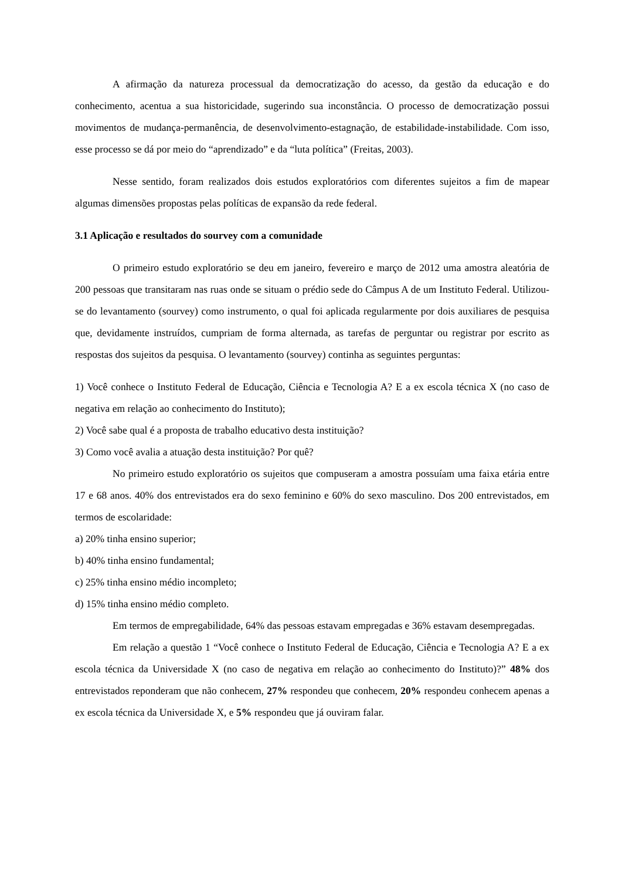A afirmação da natureza processual da democratização do acesso, da gestão da educação e do conhecimento, acentua a sua historicidade, sugerindo sua inconstância. O processo de democratização possui movimentos de mudança-permanência, de desenvolvimento-estagnação, de estabilidade-instabilidade. Com isso, esse processo se dá por meio do “aprendizado” e da “luta política” (Freitas, 2003).
Nesse sentido, foram realizados dois estudos exploratórios com diferentes sujeitos a fim de mapear algumas dimensões propostas pelas políticas de expansão da rede federal.
3.1 Aplicação e resultados do sourvey com a comunidade
O primeiro estudo exploratório se deu em janeiro, fevereiro e março de 2012 uma amostra aleatória de 200 pessoas que transitaram nas ruas onde se situam o prédio sede do Câmpus A de um Instituto Federal. Utilizou-se do levantamento (sourvey) como instrumento, o qual foi aplicada regularmente por dois auxiliares de pesquisa que, devidamente instruídos, cumpriam de forma alternada, as tarefas de perguntar ou registrar por escrito as respostas dos sujeitos da pesquisa. O levantamento (sourvey) continha as seguintes perguntas:
1) Você conhece o Instituto Federal de Educação, Ciência e Tecnologia A? E a ex escola técnica X (no caso de negativa em relação ao conhecimento do Instituto);
2) Você sabe qual é a proposta de trabalho educativo desta instituição?
3) Como você avalia a atuação desta instituição? Por quê?
No primeiro estudo exploratório os sujeitos que compuseram a amostra possuíam uma faixa etária entre 17 e 68 anos. 40% dos entrevistados era do sexo feminino e 60% do sexo masculino. Dos 200 entrevistados, em termos de escolaridade:
a) 20% tinha ensino superior;
b) 40% tinha ensino fundamental;
c) 25% tinha ensino médio incompleto;
d) 15% tinha ensino médio completo.
Em termos de empregabilidade, 64% das pessoas estavam empregadas e 36% estavam desempregadas.
Em relação a questão 1 “Você conhece o Instituto Federal de Educação, Ciência e Tecnologia A? E a ex escola técnica da Universidade X (no caso de negativa em relação ao conhecimento do Instituto)?” 48% dos entrevistados reponderam que não conhecem, 27% respondeu que conhecem, 20% respondeu conhecem apenas a ex escola técnica da Universidade X, e 5% respondeu que já ouviram falar.